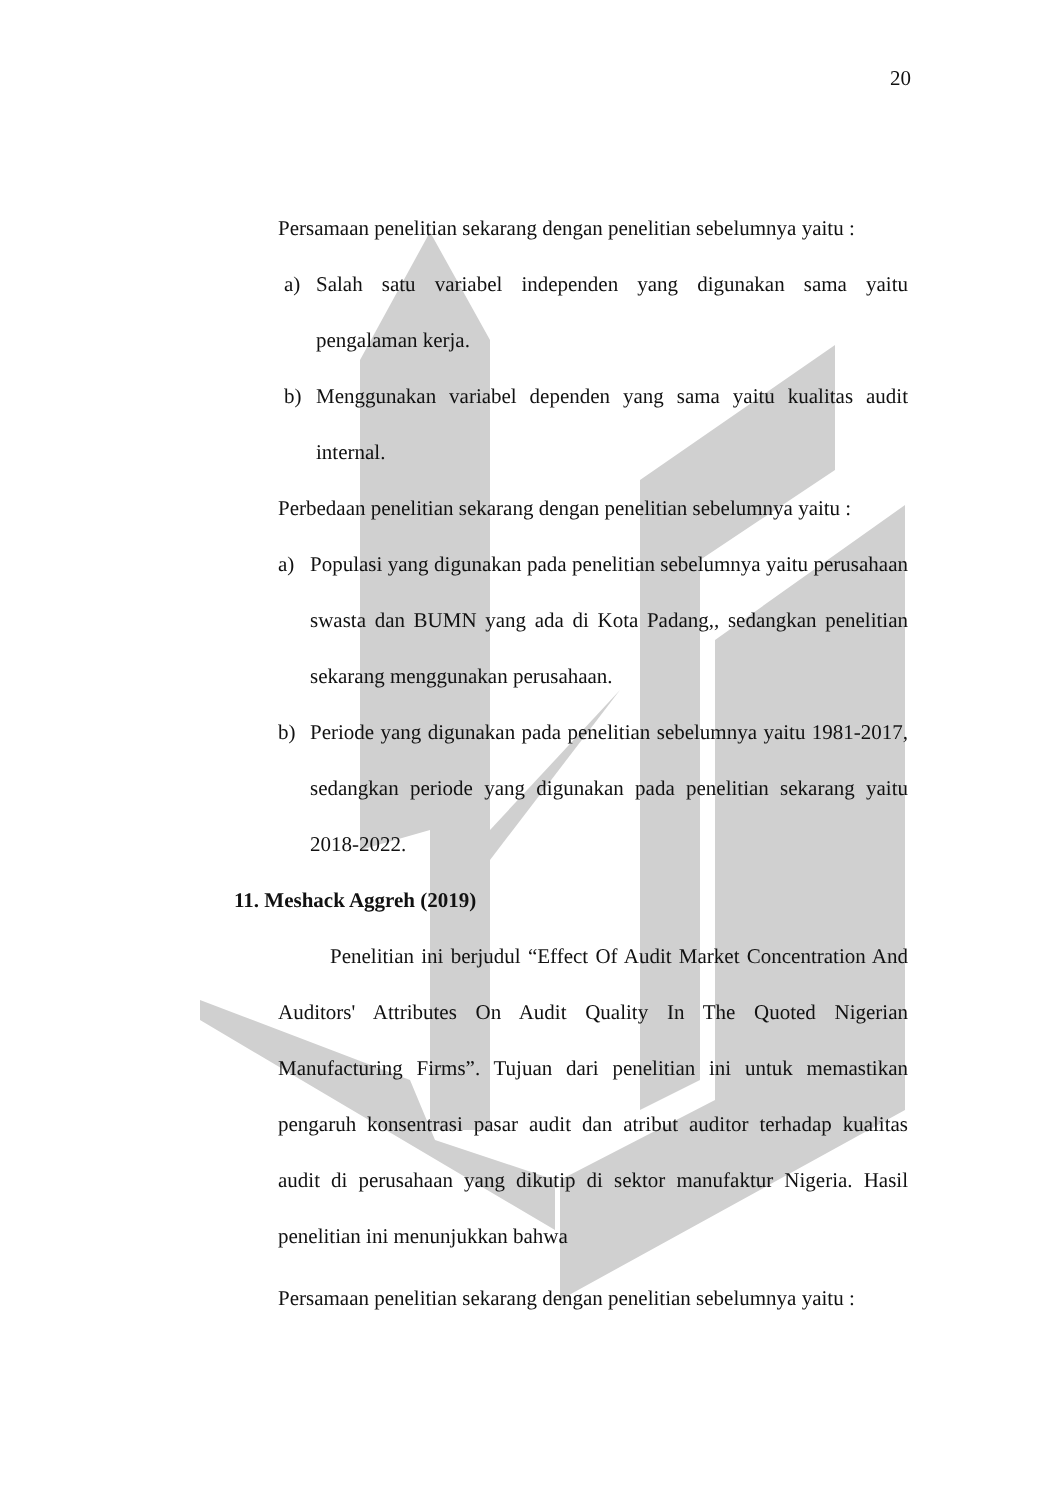20
Persamaan penelitian sekarang dengan penelitian sebelumnya yaitu :
a) Salah satu variabel independen yang digunakan sama yaitu pengalaman kerja.
b) Menggunakan variabel dependen yang sama yaitu kualitas audit internal.
Perbedaan penelitian sekarang dengan penelitian sebelumnya yaitu :
a) Populasi yang digunakan pada penelitian sebelumnya yaitu perusahaan swasta dan BUMN yang ada di Kota Padang,, sedangkan penelitian sekarang menggunakan perusahaan.
b) Periode yang digunakan pada penelitian sebelumnya yaitu 1981-2017, sedangkan periode yang digunakan pada penelitian sekarang yaitu 2018-2022.
11. Meshack Aggreh (2019)
Penelitian ini berjudul “Effect Of Audit Market Concentration And Auditors' Attributes On Audit Quality In The Quoted Nigerian Manufacturing Firms”. Tujuan dari penelitian ini untuk memastikan pengaruh konsentrasi pasar audit dan atribut auditor terhadap kualitas audit di perusahaan yang dikutip di sektor manufaktur Nigeria. Hasil penelitian ini menunjukkan bahwa
Persamaan penelitian sekarang dengan penelitian sebelumnya yaitu :